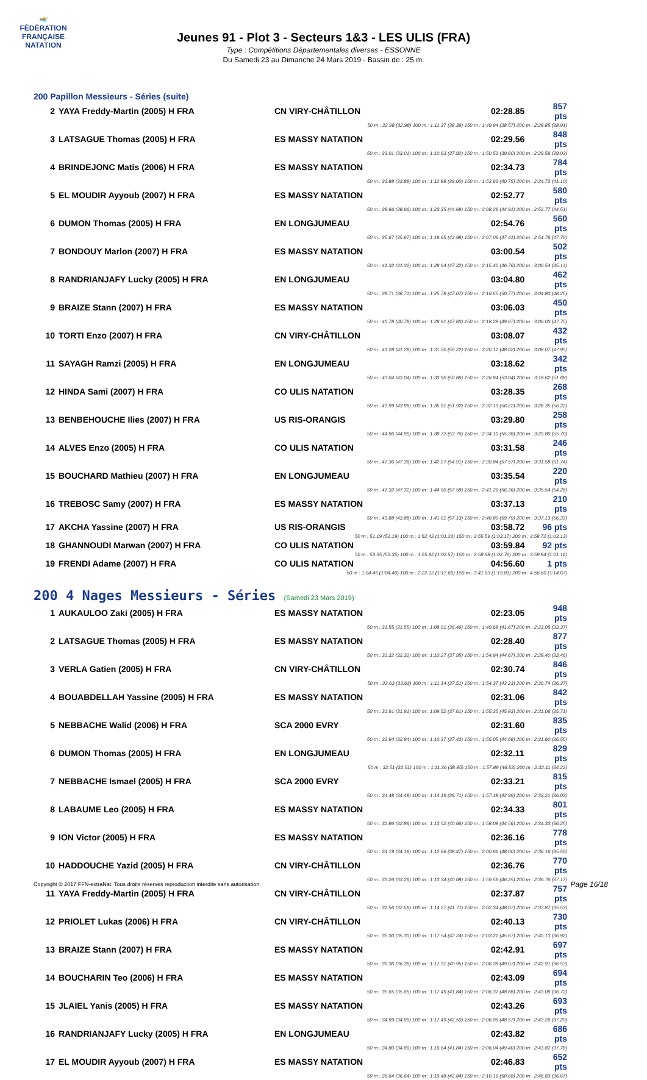🏊
FÉDÉRATION FRANÇAISE
NATATION
Jeunes 91 - Plot 3 - Secteurs 1&3 - LES ULIS (FRA)
Type : Compétitions Départementales diverses - ESSONNE
Du Samedi 23 au Dimanche 24 Mars 2019 - Bassin de : 25 m.
200 Papillon Messieurs - Séries (suite)
| 2 | YAYA Freddy-Martin (2005) H FRA | CN VIRY-CHÂTILLON | 02:28.85 | 857 pts |
| 50 m : 32.98 (32.98) 100 m : 1:11.37 (38.39) 150 m : 1:49.94 (38.57) 200 m : 2:28.85 (38.91) | | | | |
| 3 | LATSAGUE Thomas (2005) H FRA | ES MASSY NATATION | 02:29.56 | 848 pts |
| 50 m : 33.01 (33.01) 100 m : 1:10.93 (37.92) 150 m : 1:50.53 (39.60) 200 m : 2:29.56 (39.03) | | | | |
| 4 | BRINDEJONC Matis (2006) H FRA | ES MASSY NATATION | 02:34.73 | 784 pts |
| 50 m : 33.88 (33.88) 100 m : 1:12.88 (39.00) 150 m : 1:53.63 (40.75) 200 m : 2:34.73 (41.10) | | | | |
| 5 | EL MOUDIR Ayyoub (2007) H FRA | ES MASSY NATATION | 02:52.77 | 580 pts |
| 50 m : 38.66 (38.66) 100 m : 1:23.35 (44.69) 150 m : 2:08.26 (44.91) 200 m : 2:52.77 (44.51) | | | | |
| 6 | DUMON Thomas (2005) H FRA | EN LONGJUMEAU | 02:54.76 | 560 pts |
| 50 m : 35.67 (35.67) 100 m : 1:19.65 (43.98) 150 m : 2:07.06 (47.41) 200 m : 2:54.76 (47.70) | | | | |
| 7 | BONDOUY Marlon (2007) H FRA | ES MASSY NATATION | 03:00.54 | 502 pts |
| 50 m : 41.32 (41.32) 100 m : 1:28.64 (47.32) 150 m : 2:15.40 (46.76) 200 m : 3:00.54 (45.14) | | | | |
| 8 | RANDRIANJAFY Lucky (2005) H FRA | EN LONGJUMEAU | 03:04.80 | 462 pts |
| 50 m : 38.71 (38.71) 100 m : 1:25.78 (47.07) 150 m : 2:16.55 (50.77) 200 m : 3:04.80 (48.25) | | | | |
| 9 | BRAIZE Stann (2007) H FRA | ES MASSY NATATION | 03:06.03 | 450 pts |
| 50 m : 40.78 (40.78) 100 m : 1:28.61 (47.83) 150 m : 2:18.28 (49.67) 200 m : 3:06.03 (47.75) | | | | |
| 10 | TORTI Enzo (2007) H FRA | CN VIRY-CHÂTILLON | 03:08.07 | 432 pts |
| 50 m : 41.28 (41.28) 100 m : 1:31.50 (50.22) 150 m : 2:20.12 (48.62) 200 m : 3:08.07 (47.95) | | | | |
| 11 | SAYAGH Ramzi (2005) H FRA | EN LONGJUMEAU | 03:18.62 | 342 pts |
| 50 m : 43.04 (43.04) 100 m : 1:33.90 (50.86) 150 m : 2:26.94 (53.04) 200 m : 3:18.62 (51.68) | | | | |
| 12 | HINDA Sami (2007) H FRA | CO ULIS NATATION | 03:28.35 | 268 pts |
| 50 m : 43.99 (43.99) 100 m : 1:35.91 (51.92) 150 m : 2:32.13 (56.22) 200 m : 3:28.35 (56.22) | | | | |
| 13 | BENBEHOUCHE Ilies (2007) H FRA | US RIS-ORANGIS | 03:29.80 | 258 pts |
| 50 m : 44.96 (44.96) 100 m : 1:38.72 (53.76) 150 m : 2:34.10 (55.38) 200 m : 3:29.80 (55.70) | | | | |
| 14 | ALVES Enzo (2005) H FRA | CO ULIS NATATION | 03:31.58 | 246 pts |
| 50 m : 47.36 (47.36) 100 m : 1:42.27 (54.91) 150 m : 2:39.84 (57.57) 200 m : 3:31.58 (51.74) | | | | |
| 15 | BOUCHARD Mathieu (2007) H FRA | EN LONGJUMEAU | 03:35.54 | 220 pts |
| 50 m : 47.32 (47.32) 100 m : 1:44.90 (57.58) 150 m : 2:41.26 (56.36) 200 m : 3:35.54 (54.28) | | | | |
| 16 | TREBOSC Samy (2007) H FRA | ES MASSY NATATION | 03:37.13 | 210 pts |
| 50 m : 43.88 (43.88) 100 m : 1:41.01 (57.13) 150 m : 2:40.80 (59.79) 200 m : 3:37.13 (56.33) | | | | |
| 17 | AKCHA Yassine (2007) H FRA | US RIS-ORANGIS | 03:58.72 | 96 pts |
| 50 m : 51.19 (51.19) 100 m : 1:52.42 (1:01.23) 150 m : 2:55.59 (1:03.17) 200 m : 3:58.72 (1:03.13) | | | | |
| 18 | GHANNOUDI Marwan (2007) H FRA | CO ULIS NATATION | 03:59.84 | 92 pts |
| 50 m : 53.35 (53.35) 100 m : 1:55.92 (1:02.57) 150 m : 2:58.68 (1:02.76) 200 m : 3:59.84 (1:01.16) | | | | |
| 19 | FRENDI Adame (2007) H FRA | CO ULIS NATATION | 04:56.60 | 1 pts |
| 50 m : 1:04.46 (1:04.46) 100 m : 2:22.12 (1:17.66) 150 m : 3:41.93 (1:19.81) 200 m : 4:56.60 (1:14.67) | | | | |
200 4 Nages Messieurs - Séries (Samedi 23 Mars 2019)
| 1 | AUKAULOO Zaki (2005) H FRA | ES MASSY NATATION | 02:23.05 | 948 pts |
| 50 m : 31.55 (31.55) 100 m : 1:08.01 (36.46) 150 m : 1:49.68 (41.67) 200 m : 2:23.05 (33.37) | | | | |
| 2 | LATSAGUE Thomas (2005) H FRA | ES MASSY NATATION | 02:28.40 | 877 pts |
| 50 m : 32.32 (32.32) 100 m : 1:10.27 (37.95) 150 m : 1:54.94 (44.67) 200 m : 2:28.40 (33.46) | | | | |
| 3 | VERLA Gatien (2005) H FRA | CN VIRY-CHÂTILLON | 02:30.74 | 846 pts |
| 50 m : 33.63 (33.63) 100 m : 1:11.14 (37.51) 150 m : 1:54.37 (43.23) 200 m : 2:30.74 (36.37) | | | | |
| 4 | BOUABDELLAH Yassine (2005) H FRA | ES MASSY NATATION | 02:31.06 | 842 pts |
| 50 m : 31.91 (31.91) 100 m : 1:09.52 (37.61) 150 m : 1:55.35 (45.83) 200 m : 2:31.06 (35.71) | | | | |
| 5 | NEBBACHE Walid (2006) H FRA | SCA 2000 EVRY | 02:31.60 | 835 pts |
| 50 m : 32.94 (32.94) 100 m : 1:10.37 (37.43) 150 m : 1:55.05 (44.68) 200 m : 2:31.60 (36.55) | | | | |
| 6 | DUMON Thomas (2005) H FRA | EN LONGJUMEAU | 02:32.11 | 829 pts |
| 50 m : 32.51 (32.51) 100 m : 1:11.36 (38.85) 150 m : 1:57.89 (46.53) 200 m : 2:32.11 (34.22) | | | | |
| 7 | NEBBACHE Ismael (2005) H FRA | SCA 2000 EVRY | 02:33.21 | 815 pts |
| 50 m : 34.48 (34.48) 100 m : 1:14.19 (39.71) 150 m : 1:57.18 (42.99) 200 m : 2:33.21 (36.03) | | | | |
| 8 | LABAUME Leo (2005) H FRA | ES MASSY NATATION | 02:34.33 | 801 pts |
| 50 m : 32.86 (32.86) 100 m : 1:13.52 (40.66) 150 m : 1:58.08 (44.56) 200 m : 2:34.33 (36.25) | | | | |
| 9 | ION Victor (2005) H FRA | ES MASSY NATATION | 02:36.16 | 778 pts |
| 50 m : 34.19 (34.19) 100 m : 1:12.66 (38.47) 150 m : 2:00.66 (48.00) 200 m : 2:36.16 (35.50) | | | | |
| 10 | HADDOUCHE Yazid (2005) H FRA | CN VIRY-CHÂTILLON | 02:36.76 | 770 pts |
| 50 m : 33.26 (33.26) 100 m : 1:13.34 (40.08) 150 m : 1:59.59 (46.25) 200 m : 2:36.76 (37.17) | | | | |
| 11 | YAYA Freddy-Martin (2005) H FRA | CN VIRY-CHÂTILLON | 02:37.87 | 757 pts |
| 50 m : 32.56 (32.56) 100 m : 1:14.27 (41.71) 150 m : 2:02.34 (48.07) 200 m : 2:37.87 (35.53) | | | | |
| 12 | PRIOLET Lukas (2006) H FRA | CN VIRY-CHÂTILLON | 02:40.13 | 730 pts |
| 50 m : 35.30 (35.30) 100 m : 1:17.54 (42.24) 150 m : 2:03.21 (45.67) 200 m : 2:40.13 (36.92) | | | | |
| 13 | BRAIZE Stann (2007) H FRA | ES MASSY NATATION | 02:42.91 | 697 pts |
| 50 m : 36.36 (36.36) 100 m : 1:17.31 (40.95) 150 m : 2:06.38 (49.07) 200 m : 2:42.91 (36.53) | | | | |
| 14 | BOUCHARIN Teo (2006) H FRA | ES MASSY NATATION | 02:43.09 | 694 pts |
| 50 m : 35.65 (35.65) 100 m : 1:17.49 (41.84) 150 m : 2:06.37 (48.88) 200 m : 2:43.09 (36.72) | | | | |
| 15 | JLAIEL Yanis (2005) H FRA | ES MASSY NATATION | 02:43.26 | 693 pts |
| 50 m : 34.99 (34.99) 100 m : 1:17.49 (42.50) 150 m : 2:06.06 (48.57) 200 m : 2:43.26 (37.20) | | | | |
| 16 | RANDRIANJAFY Lucky (2005) H FRA | EN LONGJUMEAU | 02:43.82 | 686 pts |
| 50 m : 34.80 (34.80) 100 m : 1:16.64 (41.84) 150 m : 2:06.04 (49.40) 200 m : 2:43.82 (37.78) | | | | |
| 17 | EL MOUDIR Ayyoub (2007) H FRA | ES MASSY NATATION | 02:46.83 | 652 pts |
| 50 m : 36.64 (36.64) 100 m : 1:19.48 (42.84) 150 m : 2:10.16 (50.68) 200 m : 2:46.83 (36.67) | | | | |
Copyright © 2017 FFN-extraNat. Tous droits réservés reproduction interdite sans autorisation.
Page 16/18